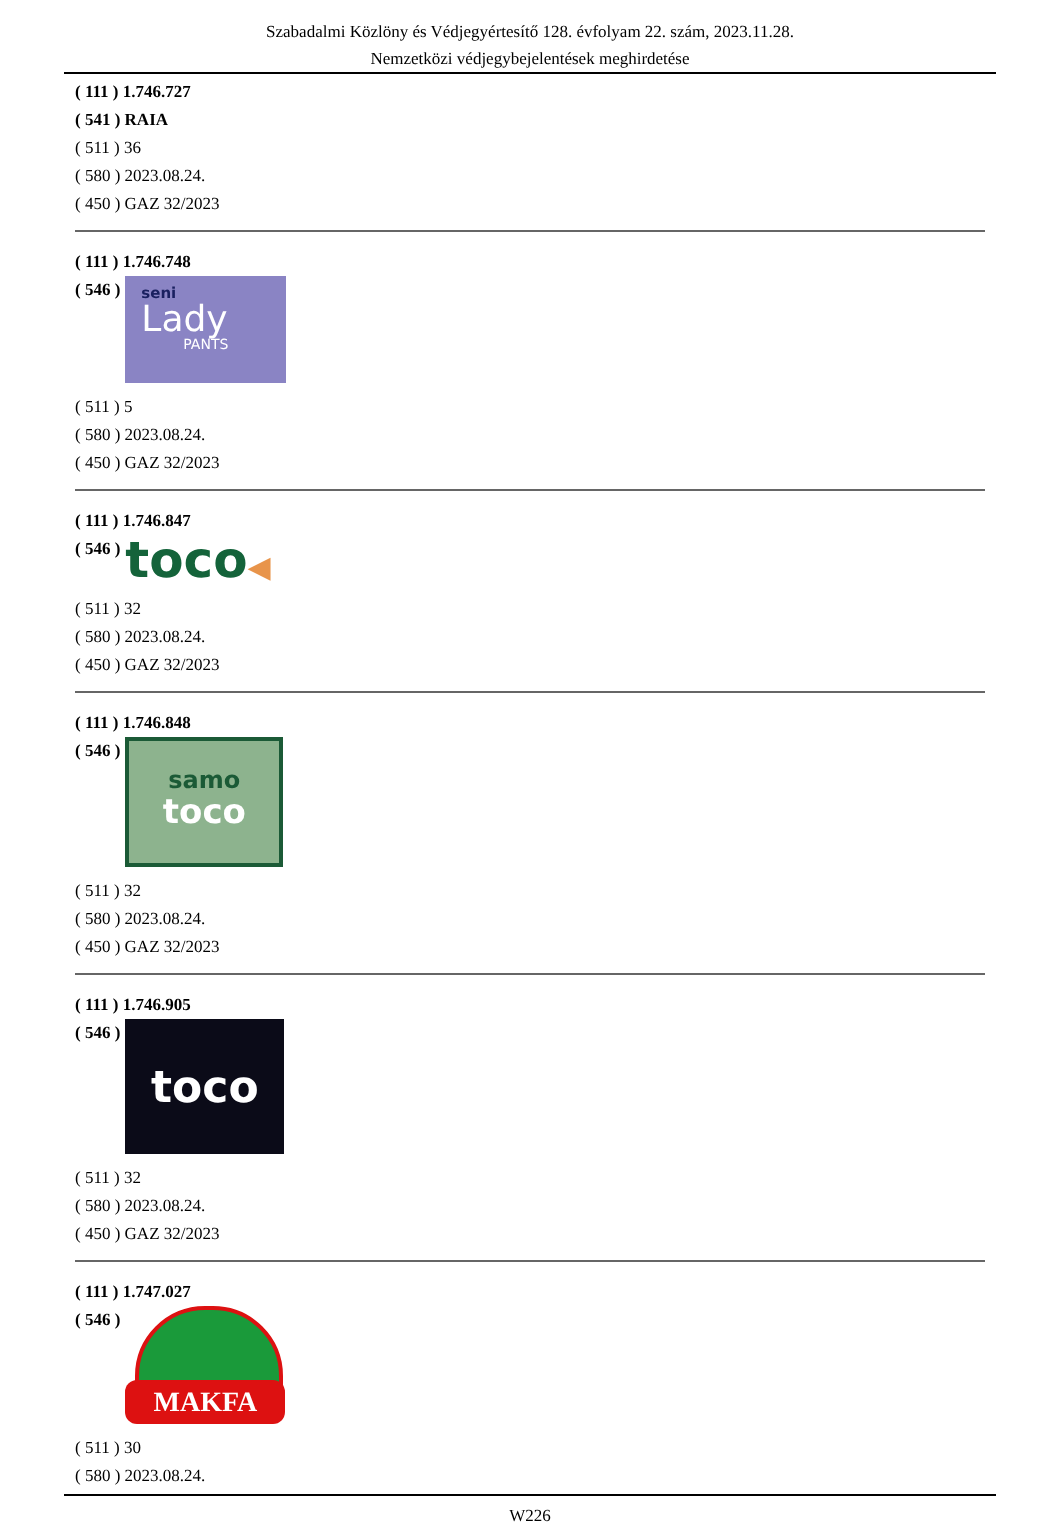Szabadalmi Közlöny és Védjegyértesítő 128. évfolyam 22. szám, 2023.11.28.
Nemzetközi védjegybejelentések meghirdetése
( 111 ) 1.746.727
( 541 ) RAIA
( 511 ) 36
( 580 ) 2023.08.24.
( 450 ) GAZ 32/2023
( 111 ) 1.746.748
( 546 )
seni
Lady
PANTS
( 511 ) 5
( 580 ) 2023.08.24.
( 450 ) GAZ 32/2023
( 111 ) 1.746.847
( 546 )
toco◀
( 511 ) 32
( 580 ) 2023.08.24.
( 450 ) GAZ 32/2023
( 111 ) 1.746.848
( 546 )
samo
toco
( 511 ) 32
( 580 ) 2023.08.24.
( 450 ) GAZ 32/2023
( 111 ) 1.746.905
( 546 )
toco
( 511 ) 32
( 580 ) 2023.08.24.
( 450 ) GAZ 32/2023
( 111 ) 1.747.027
( 546 )
MAKFA
( 511 ) 30
( 580 ) 2023.08.24.
W226